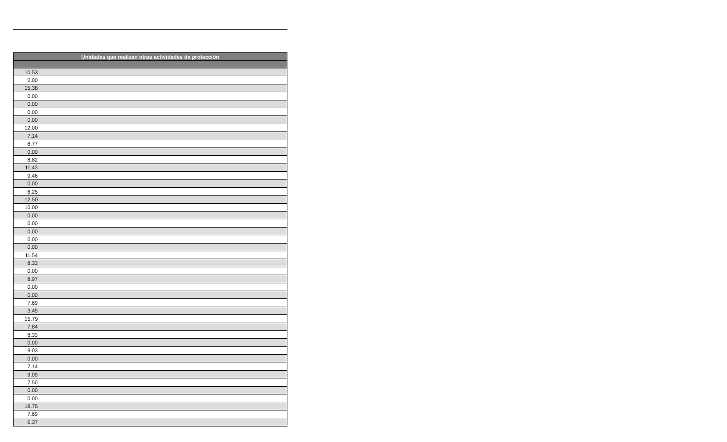| Unidades que realizan otras actividades de protección |
| --- |
| 10.53 |
| 0.00 |
| 15.38 |
| 0.00 |
| 0.00 |
| 0.00 |
| 0.00 |
| 12.00 |
| 7.14 |
| 8.77 |
| 0.00 |
| 8.82 |
| 11.43 |
| 9.46 |
| 0.00 |
| 6.25 |
| 12.50 |
| 10.00 |
| 0.00 |
| 0.00 |
| 0.00 |
| 0.00 |
| 0.00 |
| 11.54 |
| 8.33 |
| 0.00 |
| 8.97 |
| 0.00 |
| 0.00 |
| 7.69 |
| 3.45 |
| 15.79 |
| 7.84 |
| 8.33 |
| 0.00 |
| 9.03 |
| 0.00 |
| 7.14 |
| 9.09 |
| 7.50 |
| 0.00 |
| 0.00 |
| 18.75 |
| 7.69 |
| 6.37 |